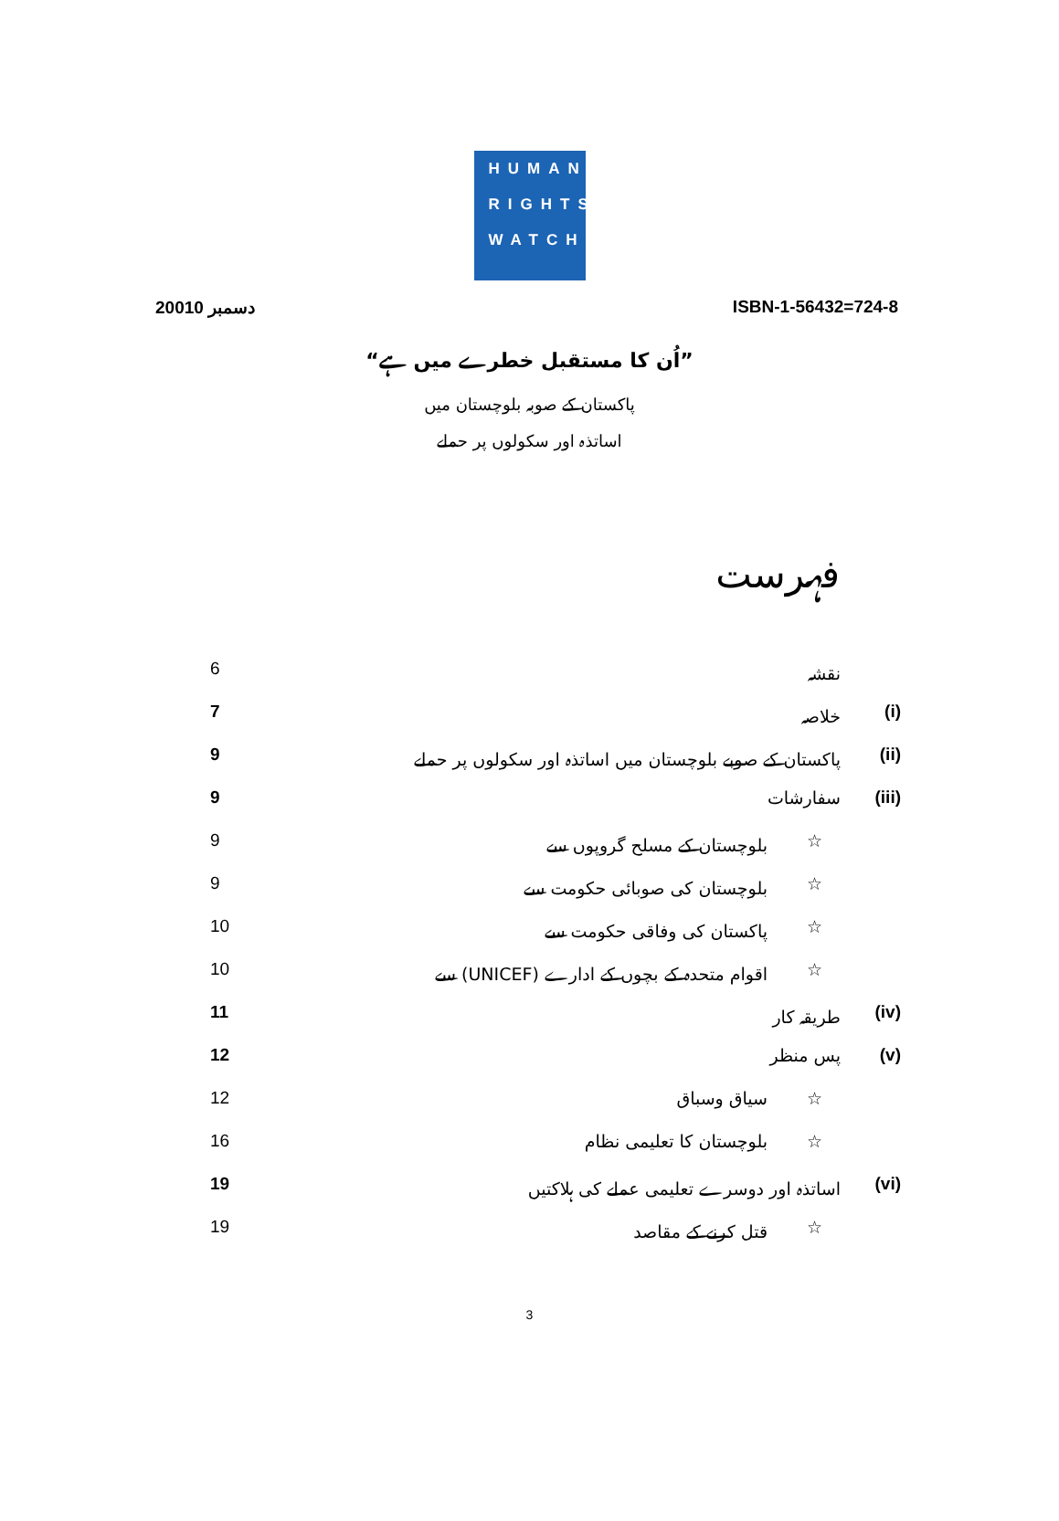HUMAN
RIGHTS
WATCH
دسمبر 20010 ISBN-1-56432=724-8
”اُن کا مستقبل خطرے میں ہے“
پاکستان کے صوبہ بلوچستان میں
اساتذہ اور سکولوں پر حملے
فہرست
نقشہ 6
(i) خلاصہ 7
(ii) پاکستان کے صوبے بلوچستان میں اساتذہ اور سکولوں پر حملے 9
(iii) سفارشات 9
☆ بلوچستان کے مسلح گروپوں سے 9
☆ بلوچستان کی صوبائی حکومت سے 9
☆ پاکستان کی وفاقی حکومت سے 10
☆ اقوام متحدہ کے بچوں کے ادارے (UNICEF) سے 10
(iv) طریقہ کار 11
(v) پس منظر 12
☆ سیاق وسباق 12
☆ بلوچستان کا تعلیمی نظام 16
(vi) اساتذہ اور دوسرے تعلیمی عملے کی ہلاکتیں 19
☆ قتل کرنے کے مقاصد 19
3